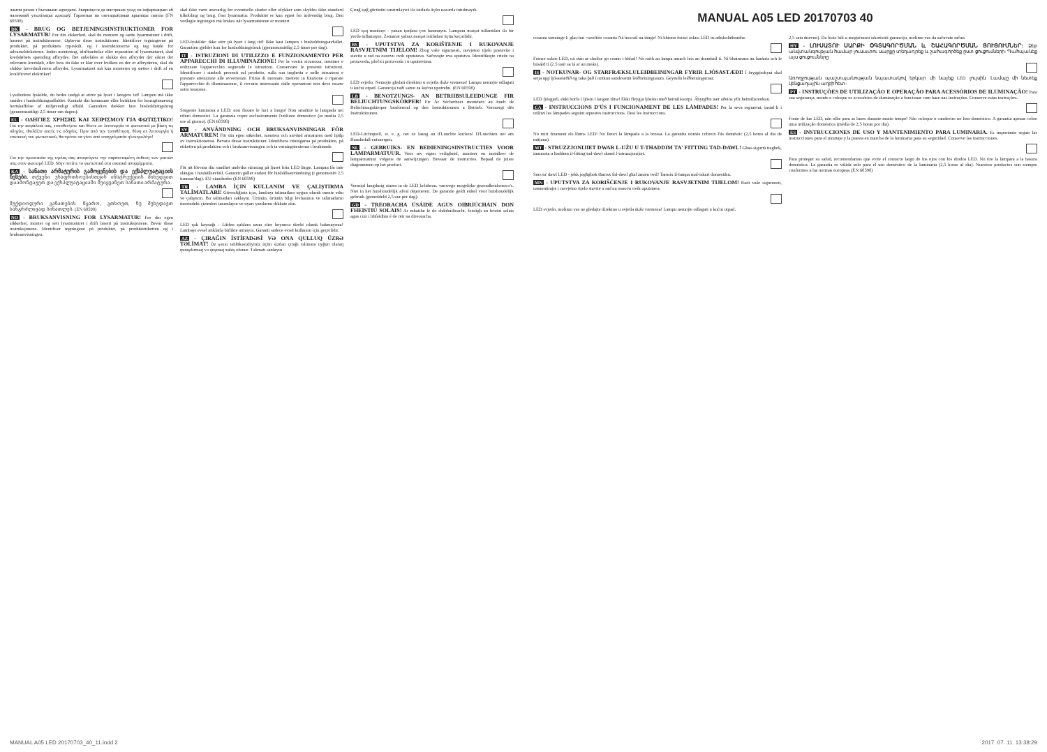лампи разам з бытавымі адходамі. Звярніцеся да мясцовых улад па інфармацыю аб належнай утылізацыі адходаў. Гарантыя на светадыёдныя крыніцы святла (FN 60598)
DK - BRUG OG BETJENINGSINSTRUKTIONER FOR LYSARMATUR! For din sikkerhed, skal du montere og sætte lysarmaturet i drift, baseret på instruktionerne. Opbevar disse instruktioner. Identificer tegningerne på produktet, på produktets typeskilt, og i instruktionerne og tag højde for advarselsteksterne. Inden montering, idriftsættelse eller reparation af lysarmaturet, skal kredsløbets spænding afbrydes. Det anbefales at slukke den afbryder der sikrer det relevante kredsløb, eller hvis du ikke er klar over hvilken en der er afbryderen, skal du slukke hovedmålerens afbryder. Lysarmaturet må kun monteres og sættes i drift af en kvalificeret elektriker!
Lysdiodens lyskilde, du bedes undgå at stirre på lyset i længere tid! Lampen må ikke smides i husholdningsaffaldet. Kontakt din kommune eller butikken for hensigtsmæssig bortskaffelse af miljøvenligt affald. Garantien dækker kun husholdningsbrug (gennemsnitligt 2,5 timer om dagen).
EL - ΟΔΗΓΙΕΣ ΧΡΗΣΗΣ ΚΑΙ ΧΕΙΡΙΣΜΟΥ ΓΙΑ ΦΩΤΙΣΤΙΚΟ! Για την ασφάλειά σας, τοποθετήστε και θέστε σε λειτουργία το φωτιστικό με βάση τις οδηγίες. Φυλάξτε αυτές τις οδηγίες. Πριν από την τοποθέτηση, θέση σε λειτουργία ή επισκευή του φωτιστικού, θα πρέπει να γίνει από επαγγελματία ηλεκτρολόγο!
Για την προστασία της υγείας σας αποφεύγετε την παρατεταμένη έκθεση των ματιών σας στον φωτισμό LED. Μην πετάτε το φωτιστικό στα οικιακά απορρίμματα.
KA - სანათი არმატურის გამოყენების და ექსპლუატაციის წესები. თქვენი უსაფრთხოებისთვის ინსტრუქციის მიხედვით დაამონტაჟეთ და ექსპლუატაციაში შეიყვანეთ სანათი არმატურა.
შუქდიოდური განათების წყარო, გთხოვთ, ნუ შეხედავთ ხანგრძლივად სინათლეს. (EN 60598)
NO - BRUKSANVISNING FOR LYSARMATUR! For din egen sikkerhet, monter og sett lysarmaturet i drift basert på instruksjonene. Bevar disse instruksjonene. Identifiser tegningene på produktet, på produktetiketten og i bruksanvisningen.
skal ikke være ansvarlig for eventuelle skader eller ulykker som skyldes ikke-standard tilkobling og brug. Fast lysarmatur. Produktet er kun egnet for indvendig brug. Den vedlagte tegningen må brakes når lysarmaturene er montert.
LED-lyskilde: ikke stirr på lyset i lang tid! Ikke kast lampen i husholdningsavfallet. Garantien gjelder kun for husholdningsbruk (gjennomsnittlig 2,5 timer per dag).
IT - ISTRUZIONI DI UTILIZZO E FUNZIONAMENTO PER APPARECCHI DI ILLUMINAZIONE! Per la vostra sicurezza, montare e utilizzare l'apparecchio seguendo le istruzioni. Conservare le presenti istruzioni. Identificare i simboli presenti sul prodotto, sulla sua targhetta e nelle istruzioni e prestare attenzione alle avvertenze. Prima di montare, mettere in funzione o riparare l'apparecchio di illuminazione, il circuito interessato dalle operazioni non deve essere sotto tensione.
Sorgente luminosa a LED: non fissare le luci a lungo! Non smaltire la lampada nei rifiuti domestici. La garanzia copre esclusivamente l'utilizzo domestico (in media 2,5 ore al giorno). (EN 60598)
SV - ANVÄNDNING OCH BRUKSANVISNINGAR FÖR ARMATUREN! För din egen säkerhet, montera och använd armaturen med hjälp av instruktionerna. Bevara dessa instruktioner. Identifiera ritningarna på produkten, på etiketten på produkten och i bruksanvisningen och ta varningstexterna i beaktande.
För att förvara din sundhet undvika stirrning på ljuset från LED länge. Lampan får inte slängas i hushållsavfall. Garantin gäller endast för hushållsanvändning (i genomsnitt 2,5 timmar/dag). EU-standarder (EN 60598)
TR - LAMBA İÇIN KULLANIM VE ÇALIŞTIRMA TALİMATLARI! Güvenliğiniz için, lambayı talimatlara uygun olarak monte edin ve çalıştırın. Bu talimatları saklayın. Ürünün, ürünün bilgi levhasının ve talimatların üzerindeki çizimleri tanımlayın ve uyarı yazılarını dikkate alın.
LED ışık kaynağı - Lütfen ışıklara uzun süre boyunca direkt olarak bakmayınız! Lambayı evsel atıklarla birlikte atmayın. Garanti sadece evsel kullanım için geçerlidir.
AZ - ÇIRAĞIN İSTİFADƏSİ VƏ ONA QULLUQ ÜZRƏ TƏLİMAT! Öz şəxsi təhlükəsizliyiniz üçün sizdən çırağı təlimata uyğun olaraq quraşdırmaq və qoşmaq xahiş olunur. Təlimatı saxlayın.
Çırağ işığ gücünün tənzimləyici ilə istifadə üçün nəzərdə tutulmayıb.
LED işıq mənbəyi - yanan işıqlara çox baxmayın. Lampanı məişət tullantıları ilə bir yerdə tullamayın. Zəmanət yalnız məişət istifadəsi üçün keçərlidir.
BS - UPUTSTVA ZA KORIŠTENJE I RUKOVANJE RASVJETNIM TIJELOM! Zbog vaše sigurnosti, rasvjetno tijelo postavite i stavite u rad na osnovu ovih uputstava. Sačuvajte ova uputstva. Identifikujte crteže na proizvodu, pločici proizvoda i u uputstvima.
LED svjetlo. Nemojte gledati direktno u svjetla duže vremena! Lampu nemojte odlagati u kućni otpad. Garancija važi samo za kućnu upotrebu. (EN 60598)
LB - BENOTZUNGS- AN BETRIIBSULEEDUNGE FIR BELIUCHTUNGSKÖRPER! Fir Är Sécherheet montéiert an huelt de Beliichtungskierper baséierend op den Instruktiounen a Betrieb. Versuergt dës Instruktiounen.
LED-Liichtquell, w. e. g. net ze laang an d'Luuchte kucken! D'Luuchten net am Haushofall entsuergen.
NL - GEBRUIKS- EN BEDIENINGSINSTRUCTIES VOOR LAMPARMATUUR. Voor uw eigen veiligheid, monteer en installeer de lamparmatuur volgens de aanwijzingen. Bewaar de instructies. Bepaal de juiste diagrammen op het product.
Vermijd langdurig staren in de LED lichtbron, vanwege mogelijke gezondheidsrisico's. Niet in het huishoudelijk afval deponeren. De garantie geldt enkel voor huishoudelijk gebruik (gemiddeld 2,5 uur per dag).
GD - TREORACHA ÚSÁIDE AGUS OIBRIÚCHÁIN DON FHEISTIÚ SOLAIS! Ar mhaithe le do shábháilteacht, feistigh an feistiú solais agus cuir i bhfeidhm é de réir na dtreoracha.
MANUAL A05 LED 20170703 40
cosanta tarraingе I: glas-buí =seoltóir cosanta Ná hoscail na táirge! Ní bhíonn foinsí solais LED in-athsholáthraithe.
Foinse solais LED, ná stán ar shoilse go ceann i bhfad! Ná caith an lampa amach leis an dramhaíl tí. Ní bhaineann an baránta ach le húsáid tí (2.5 uair sa lá ar an meán).
IS - NOTKUNAR- OG STARFRÆKSLULEIÐBEININGAR FYRIR LJÓSASTÆÐI! Í öryggisskyni skal setja upp ljósastæðið og taka það í notkun samkvæmt leiðbeiningunum. Geymdu leiðbeiningarnar.
LED ljósgjafi, ekki horfa í ljósin í langan tíma! Ekki fleygja ljósinu með heimilissorpi. Ábyrgðin nær aðeins yfir heimilisnotkun.
CA - INSTRUCCIONS D'ÚS I FUNCIONAMENT DE LES LÀMPADES! Per la seva seguretat, instal·li i utilitzi les làmpades seguint aquestes instruccions. Desi les instruccions.
No miri fixament els llums LED! No llenci la làmpada a la brossa. La garantia només cobreix l'ús domèstic (2,5 hores al dia de mitjana).
MT - STRUZZJONIJIET DWAR L-UŻU U T-THADDIM TA' FITTING TAD-DAWL! Għas-sigurtà tiegħek, immonta u ħaddem il-fitting tad-dawl skond l-istruzzjonijiet.
Sors ta' dawl LED - jekk jogħġbok tħarisx fid-dawl għal żmien twil! Tarmix il-lampa mal-iskart domestiku.
MN - UPUTSTVA ZA KORIŠĆENJE I RUKOVANJE RASVJETNIM TIJELOM! Radi vaše sigurnosti, namontirajte i rasvjetno tijelo stavite u rad na osnovu ovih uputstava.
LED svjetlo, molimo vas ne gledajte direktno u svjetla duže vremena! Lampu nemojte odlagati u kućni otpad.
2,5 sata dnevno). Da biste bili u mogućnosti iskoristiti garanciju, molimo vas da sačuvate račun.
HY - ԼՈՒՍԱՏՈՒ ՍԱՐՔԻ ՕԳՏԱԳՈՐԾՄԱՆ և ՇԱՀԱԳՈՐԾՄԱՆ ՑՈՒՑՈՒՄՆԵՐ: Ձեր անվտանգության համար լուսատու սարքը տեղադրեք և շահագործեք ըստ ցուցումների: Պահպանեք այս ցուցումները:
Առողջության պաշտպանության նպատակով երկար մի նայեք LED լույսին: Լամպը մի նետեք կենցաղային աղբի հետ:
PT - INSTRUÇÕES DE UTILIZAÇÃO E OPERAÇÃO PARA ACESSÓRIOS DE ILUMINAÇÃO! Para sua segurança, monte e coloque os acessórios de iluminação a funcionar com base nas instruções. Conserve estas instruções.
Fonte de luz LED, não olhe para as luzes durante muito tempo! Não coloque o candeeiro no lixo doméstico. A garantia apenas cobre uma utilização doméstica (média de 2,5 horas por dia).
ES - INSTRUCCIONES DE USO Y MANTENIMIENTO PARA LUMINARIA. Es importante seguir las instrucciones para el montaje y la puesta en marcha de la luminaria para su seguridad. Conserve las instrucciones.
Para proteger su salud, recomendamos que evite el contacto largo de los ojos con los diodos LED. No tire la lámpara a la basura doméstica. La garantía es válida solo para el uso doméstico de la luminaria (2,5 horas al día). Nuestros productos son siempre conformes a las normas europeas (EN 60598)
MANUAL A05 LED 20170703_40_11.indd 2 2017. 07. 11. 13:38:29